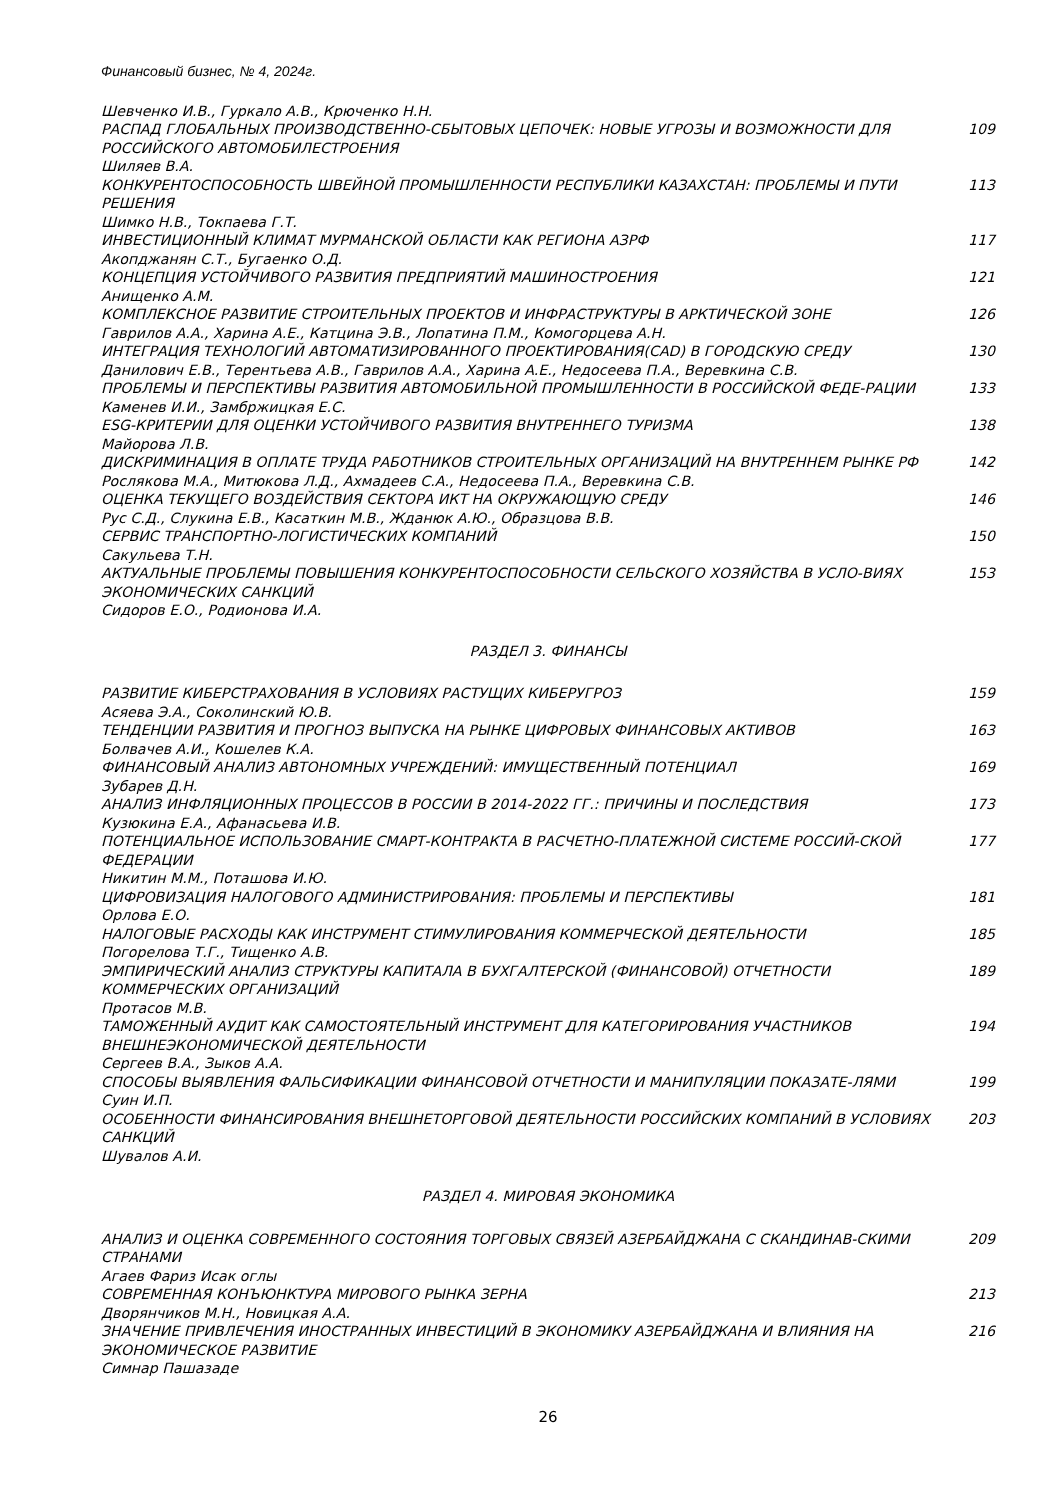Финансовый бизнес, № 4, 2024г.
Шевченко И.В., Гуркало А.В., Крюченко Н.Н.
РАСПАД ГЛОБАЛЬНЫХ ПРОИЗВОДСТВЕННО-СБЫТОВЫХ ЦЕПОЧЕК: НОВЫЕ УГРОЗЫ И ВОЗМОЖНОСТИ ДЛЯ РОССИЙСКОГО АВТОМОБИЛЕСТРОЕНИЯ 109
Шиляев В.А.
КОНКУРЕНТОСПОСОБНОСТЬ ШВЕЙНОЙ ПРОМЫШЛЕННОСТИ РЕСПУБЛИКИ КАЗАХСТАН: ПРОБЛЕМЫ И ПУТИ РЕШЕНИЯ 113
Шимко Н.В., Токпаева Г.Т.
ИНВЕСТИЦИОННЫЙ КЛИМАТ МУРМАНСКОЙ ОБЛАСТИ КАК РЕГИОНА АЗРФ 117
Акопджанян С.Т., Бугаенко О.Д.
КОНЦЕПЦИЯ УСТОЙЧИВОГО РАЗВИТИЯ ПРЕДПРИЯТИЙ МАШИНОСТРОЕНИЯ 121
Анищенко А.М.
КОМПЛЕКСНОЕ РАЗВИТИЕ СТРОИТЕЛЬНЫХ ПРОЕКТОВ И ИНФРАСТРУКТУРЫ В АРКТИЧЕСКОЙ ЗОНЕ 126
Гаврилов А.А., Харина А.Е., Катцина Э.В., Лопатина П.М., Комогорцева А.Н.
ИНТЕГРАЦИЯ ТЕХНОЛОГИЙ АВТОМАТИЗИРОВАННОГО ПРОЕКТИРОВАНИЯ(CAD) В ГОРОДСКУЮ СРЕДУ 130
Данилович Е.В., Терентьева А.В., Гаврилов А.А., Харина А.Е., Недосеева П.А., Веревкина С.В.
ПРОБЛЕМЫ И ПЕРСПЕКТИВЫ РАЗВИТИЯ АВТОМОБИЛЬНОЙ ПРОМЫШЛЕННОСТИ В РОССИЙСКОЙ ФЕДЕ-РАЦИИ 133
Каменев И.И., Замбржицкая Е.С.
ESG-КРИТЕРИИ ДЛЯ ОЦЕНКИ УСТОЙЧИВОГО РАЗВИТИЯ ВНУТРЕННЕГО ТУРИЗМА 138
Майорова Л.В.
ДИСКРИМИНАЦИЯ В ОПЛАТЕ ТРУДА РАБОТНИКОВ СТРОИТЕЛЬНЫХ ОРГАНИЗАЦИЙ НА ВНУТРЕННЕМ РЫНКЕ РФ 142
Рослякова М.А., Митюкова Л.Д., Ахмадеев С.А., Недосеева П.А., Веревкина С.В.
ОЦЕНКА ТЕКУЩЕГО ВОЗДЕЙСТВИЯ СЕКТОРА ИКТ НА ОКРУЖАЮЩУЮ СРЕДУ 146
Рус С.Д., Слукина Е.В., Касаткин М.В., Жданюк А.Ю., Образцова В.В.
СЕРВИС ТРАНСПОРТНО-ЛОГИСТИЧЕСКИХ КОМПАНИЙ 150
Сакульева Т.Н.
АКТУАЛЬНЫЕ ПРОБЛЕМЫ ПОВЫШЕНИЯ КОНКУРЕНТОСПОСОБНОСТИ СЕЛЬСКОГО ХОЗЯЙСТВА В УСЛО-ВИЯХ ЭКОНОМИЧЕСКИХ САНКЦИЙ 153
Сидоров Е.О., Родионова И.А.
РАЗДЕЛ 3. ФИНАНСЫ
РАЗВИТИЕ КИБЕРСТРАХОВАНИЯ В УСЛОВИЯХ РАСТУЩИХ КИБЕРУГРОЗ 159
Асяева Э.А., Соколинский Ю.В.
ТЕНДЕНЦИИ РАЗВИТИЯ И ПРОГНОЗ ВЫПУСКА НА РЫНКЕ ЦИФРОВЫХ ФИНАНСОВЫХ АКТИВОВ 163
Болвачев А.И., Кошелев К.А.
ФИНАНСОВЫЙ АНАЛИЗ АВТОНОМНЫХ УЧРЕЖДЕНИЙ: ИМУЩЕСТВЕННЫЙ ПОТЕНЦИАЛ 169
Зубарев Д.Н.
АНАЛИЗ ИНФЛЯЦИОННЫХ ПРОЦЕССОВ В РОССИИ В 2014-2022 ГГ.: ПРИЧИНЫ И ПОСЛЕДСТВИЯ 173
Кузюкина Е.А., Афанасьева И.В.
ПОТЕНЦИАЛЬНОЕ ИСПОЛЬЗОВАНИЕ СМАРТ-КОНТРАКТА В РАСЧЕТНО-ПЛАТЕЖНОЙ СИСТЕМЕ РОССИЙ-СКОЙ ФЕДЕРАЦИИ 177
Никитин М.М., Поташова И.Ю.
ЦИФРОВИЗАЦИЯ НАЛОГОВОГО АДМИНИСТРИРОВАНИЯ: ПРОБЛЕМЫ И ПЕРСПЕКТИВЫ 181
Орлова Е.О.
НАЛОГОВЫЕ РАСХОДЫ КАК ИНСТРУМЕНТ СТИМУЛИРОВАНИЯ КОММЕРЧЕСКОЙ ДЕЯТЕЛЬНОСТИ 185
Погорелова Т.Г., Тищенко А.В.
ЭМПИРИЧЕСКИЙ АНАЛИЗ СТРУКТУРЫ КАПИТАЛА В БУХГАЛТЕРСКОЙ (ФИНАНСОВОЙ) ОТЧЕТНОСТИ КОММЕРЧЕСКИХ ОРГАНИЗАЦИЙ 189
Протасов М.В.
ТАМОЖЕННЫЙ АУДИТ КАК САМОСТОЯТЕЛЬНЫЙ ИНСТРУМЕНТ ДЛЯ КАТЕГОРИРОВАНИЯ УЧАСТНИКОВ ВНЕШНЕЭКОНОМИЧЕСКОЙ ДЕЯТЕЛЬНОСТИ 194
Сергеев В.А., Зыков А.А.
СПОСОБЫ ВЫЯВЛЕНИЯ ФАЛЬСИФИКАЦИИ ФИНАНСОВОЙ ОТЧЕТНОСТИ И МАНИПУЛЯЦИИ ПОКАЗАТЕ-ЛЯМИ 199
Суин И.П.
ОСОБЕННОСТИ ФИНАНСИРОВАНИЯ ВНЕШНЕТОРГОВОЙ ДЕЯТЕЛЬНОСТИ РОССИЙСКИХ КОМПАНИЙ В УСЛОВИЯХ САНКЦИЙ 203
Шувалов А.И.
РАЗДЕЛ 4. МИРОВАЯ ЭКОНОМИКА
АНАЛИЗ И ОЦЕНКА СОВРЕМЕННОГО СОСТОЯНИЯ ТОРГОВЫХ СВЯЗЕЙ АЗЕРБАЙДЖАНА С СКАНДИНАВ-СКИМИ СТРАНАМИ 209
Агаев Фариз Исак оглы
СОВРЕМЕННАЯ КОНЪЮНКТУРА МИРОВОГО РЫНКА ЗЕРНА 213
Дворянчиков М.Н., Новицкая А.А.
ЗНАЧЕНИЕ ПРИВЛЕЧЕНИЯ ИНОСТРАННЫХ ИНВЕСТИЦИЙ В ЭКОНОМИКУ АЗЕРБАЙДЖАНА И ВЛИЯНИЯ НА ЭКОНОМИЧЕСКОЕ РАЗВИТИЕ 216
Симнар Пашазаде
26